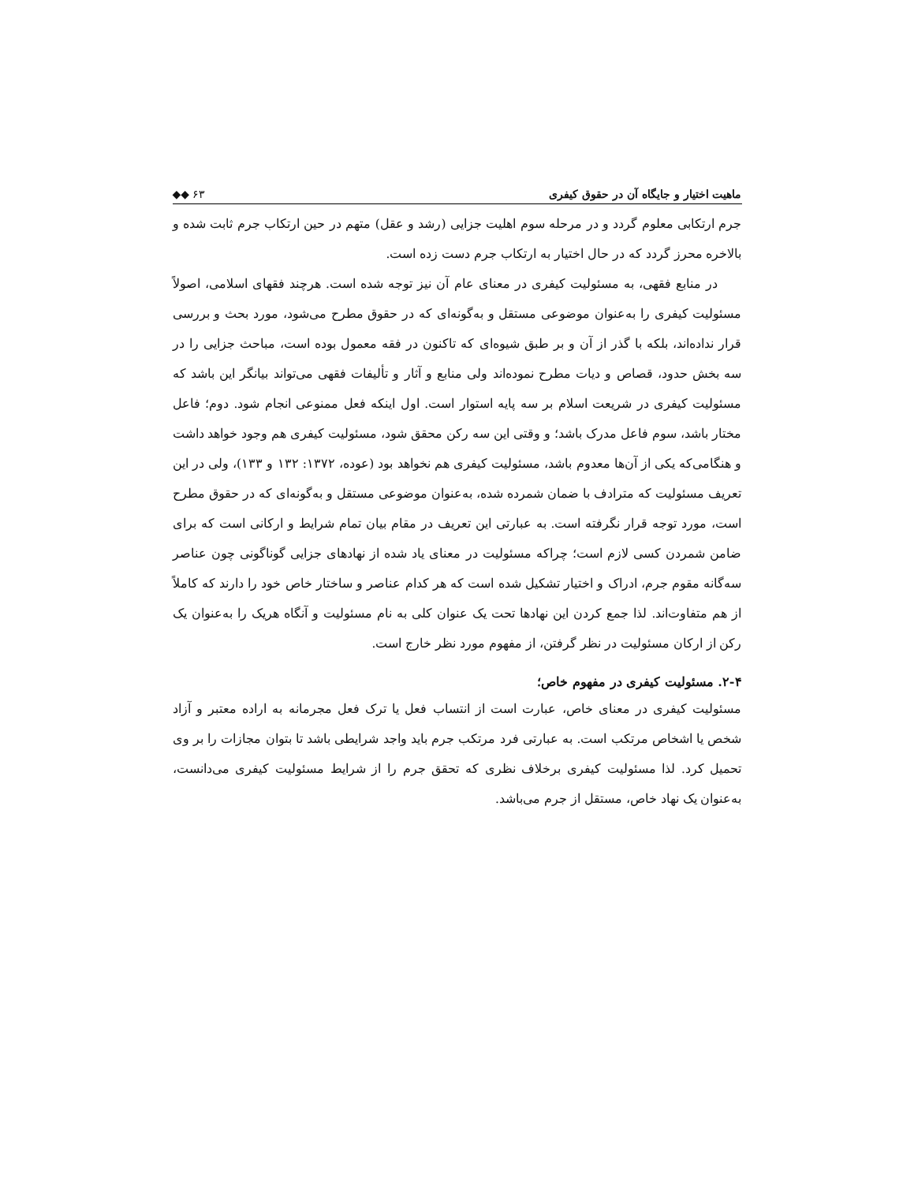ماهیت اختیار و جایگاه آن در حقوق کیفری ◆◆ ۶۳
جرم ارتکابی معلوم گردد و در مرحله سوم اهلیت جزایی (رشد و عقل) متهم در حین ارتکاب جرم ثابت شده و بالاخره محرز گردد که در حال اختیار به ارتکاب جرم دست زده است.
در منابع فقهی، به مسئولیت کیفری در معنای عام آن نیز توجه شده است. هرچند فقهای اسلامی، اصولاً مسئولیت کیفری را به‌عنوان موضوعی مستقل و به‌گونه‌ای که در حقوق مطرح می‌شود، مورد بحث و بررسی قرار نداده‌اند، بلکه با گذر از آن و بر طبق شیوه‌ای که تاکنون در فقه معمول بوده است، مباحث جزایی را در سه بخش حدود، قصاص و دیات مطرح نموده‌اند ولی منابع و آثار و تألیفات فقهی می‌تواند بیانگر این باشد که مسئولیت کیفری در شریعت اسلام بر سه پایه استوار است. اول اینکه فعل ممنوعی انجام شود. دوم؛ فاعل مختار باشد، سوم فاعل مدرک باشد؛ و وقتی این سه رکن محقق شود، مسئولیت کیفری هم وجود خواهد داشت و هنگامی‌که یکی از آن‌ها معدوم باشد، مسئولیت کیفری هم نخواهد بود (عوده، ۱۳۷۲: ۱۳۲ و ۱۳۳)، ولی در این تعریف مسئولیت که مترادف با ضمان شمرده شده، به‌عنوان موضوعی مستقل و به‌گونه‌ای که در حقوق مطرح است، مورد توجه قرار نگرفته است. به عبارتی این تعریف در مقام بیان تمام شرایط و ارکانی است که برای ضامن شمردن کسی لازم است؛ چراکه مسئولیت در معنای یاد شده از نهادهای جزایی گوناگونی چون عناصر سه‌گانه مقوم جرم، ادراک و اختیار تشکیل شده است که هر کدام عناصر و ساختار خاص خود را دارند که کاملاً از هم متفاوت‌اند. لذا جمع کردن این نهادها تحت یک عنوان کلی به نام مسئولیت و آنگاه هریک را به‌عنوان یک رکن از ارکان مسئولیت در نظر گرفتن، از مفهوم مورد نظر خارج است.
۲-۴. مسئولیت کیفری در مفهوم خاص؛
مسئولیت کیفری در معنای خاص، عبارت است از انتساب فعل یا ترک فعل مجرمانه به اراده معتبر و آزاد شخص یا اشخاص مرتکب است. به عبارتی فرد مرتکب جرم باید واجد شرایطی باشد تا بتوان مجازات را بر وی تحمیل کرد. لذا مسئولیت کیفری برخلاف نظری که تحقق جرم را از شرایط مسئولیت کیفری می‌دانست، به‌عنوان یک نهاد خاص، مستقل از جرم می‌باشد.